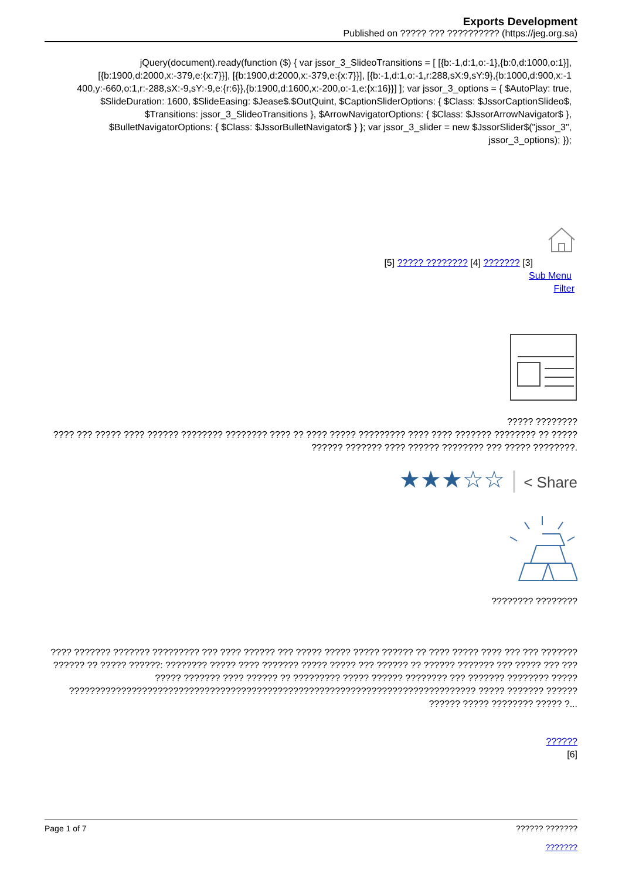Exports Development
Published on ????? ??? ?????????? (https://jeg.org.sa)
jQuery(document).ready(function ($) { var jssor_3_SlideoTransitions = [ [{b:-1,d:1,o:-1},{b:0,d:1000,o:1}], [{b:1900,d:2000,x:-379,e:{x:7}}], [{b:1900,d:2000,x:-379,e:{x:7}}], [{b:-1,d:1,o:-1,r:288,sX:9,sY:9},{b:1000,d:900,x:-1 400,y:-660,o:1,r:-288,sX:-9,sY:-9,e:{r:6}},{b:1900,d:1600,x:-200,o:-1,e:{x:16}}] ]; var jssor_3_options = { $AutoPlay: true, $SlideDuration: 1600, $SlideEasing: $Jease$.$OutQuint, $CaptionSliderOptions: { $Class: $JssorCaptionSlideo$, $Transitions: jssor_3_SlideoTransitions }, $ArrowNavigatorOptions: { $Class: $JssorArrowNavigator$ }, $BulletNavigatorOptions: { $Class: $JssorBulletNavigator$ } }; var jssor_3_slider = new $JssorSlider$("jssor_3", jssor_3_options); });
[5] ????? ???????? [4] ??????? [3]
Sub Menu
Filter
????? ????????
???? ??? ????? ???? ?????? ???????? ???????? ???? ?? ???? ????? ????????? ???? ???? ??????? ???????? ?? ????? ?????? ??????? ???? ?????? ???????? ??? ????? ????????.
★★★☆☆ | < Share
???????? ????????
???? ??????? ??????? ????????? ??? ???? ?????? ??? ????? ????? ????? ?????? ?? ???? ????? ???? ??? ??? ??????? ?????? ?? ????? ??????: ???????? ????? ???? ??????? ????? ????? ??? ?????? ?? ?????? ??????? ??? ????? ??? ??? ????? ??????? ???? ?????? ?? ????????? ????? ?????? ???????? ??? ??????? ???????? ????? ?????????????????????????????????????????????????????????????????????????????? ????? ??????? ?????? ?????? ????? ???????? ????? ?...
??????
[6]
Page 1 of 7?????? ???????
???????